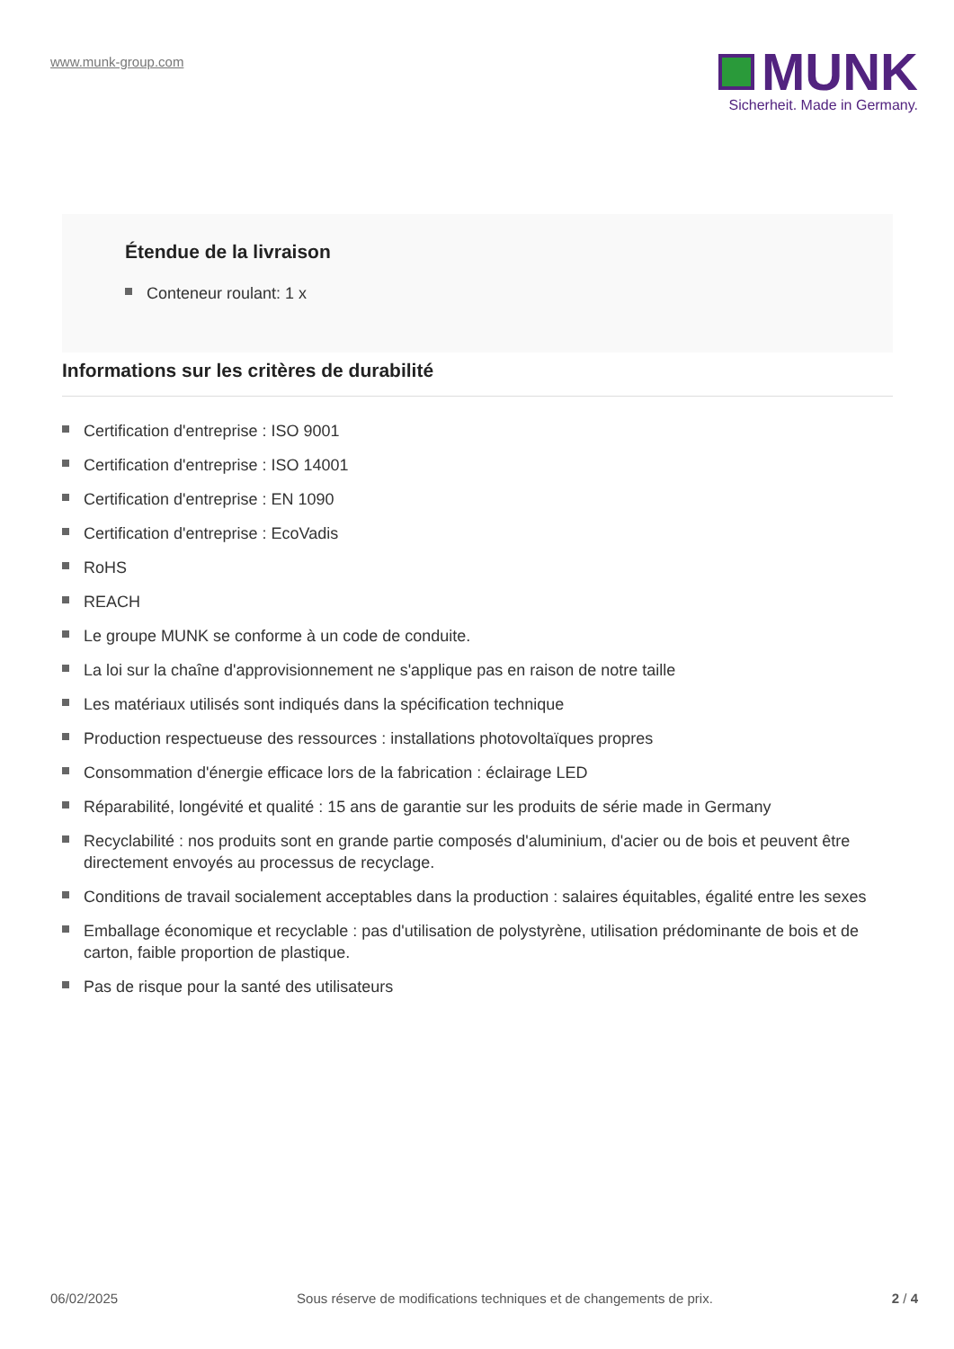www.munk-group.com
MUNK
Sicherheit. Made in Germany.
Étendue de la livraison
Conteneur roulant: 1 x
Informations sur les critères de durabilité
Certification d'entreprise : ISO 9001
Certification d'entreprise : ISO 14001
Certification d'entreprise : EN 1090
Certification d'entreprise : EcoVadis
RoHS
REACH
Le groupe MUNK se conforme à un code de conduite.
La loi sur la chaîne d'approvisionnement ne s'applique pas en raison de notre taille
Les matériaux utilisés sont indiqués dans la spécification technique
Production respectueuse des ressources : installations photovoltaïques propres
Consommation d'énergie efficace lors de la fabrication : éclairage LED
Réparabilité, longévité et qualité : 15 ans de garantie sur les produits de série made in Germany
Recyclabilité : nos produits sont en grande partie composés d'aluminium, d'acier ou de bois et peuvent être directement envoyés au processus de recyclage.
Conditions de travail socialement acceptables dans la production : salaires équitables, égalité entre les sexes
Emballage économique et recyclable : pas d'utilisation de polystyrène, utilisation prédominante de bois et de carton, faible proportion de plastique.
Pas de risque pour la santé des utilisateurs
06/02/2025 Sous réserve de modifications techniques et de changements de prix. 2 / 4